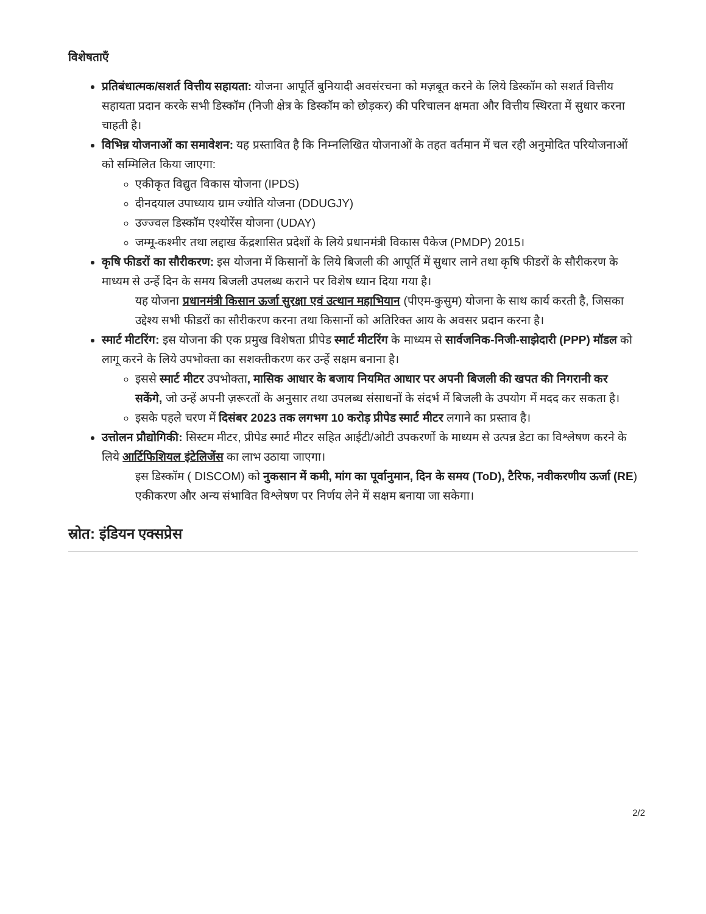विशेषताएँ
प्रतिबंधात्मक/सशर्त वित्तीय सहायता: योजना आपूर्ति बुनियादी अवसंरचना को मज़बूत करने के लिये डिस्कॉम को सशर्त वित्तीय सहायता प्रदान करके सभी डिस्कॉम (निजी क्षेत्र के डिस्कॉम को छोड़कर) की परिचालन क्षमता और वित्तीय स्थिरता में सुधार करना चाहती है।
विभिन्न योजनाओं का समावेशन: यह प्रस्तावित है कि निम्नलिखित योजनाओं के तहत वर्तमान में चल रही अनुमोदित परियोजनाओं को सम्मिलित किया जाएगा:
एकीकृत विद्युत विकास योजना (IPDS)
दीनदयाल उपाध्याय ग्राम ज्योति योजना (DDUGJY)
उज्ज्वल डिस्कॉम एश्योरेंस योजना (UDAY)
जम्मू-कश्मीर तथा लद्दाख केंद्रशासित प्रदेशों के लिये प्रधानमंत्री विकास पैकेज (PMDP) 2015।
कृषि फीडरों का सौरीकरण: इस योजना में किसानों के लिये बिजली की आपूर्ति में सुधार लाने तथा कृषि फीडरों के सौरीकरण के माध्यम से उन्हें दिन के समय बिजली उपलब्ध कराने पर विशेष ध्यान दिया गया है।
यह योजना प्रधानमंत्री किसान ऊर्जा सुरक्षा एवं उत्थान महाभियान (पीएम-कुसुम) योजना के साथ कार्य करती है, जिसका उद्देश्य सभी फीडरों का सौरीकरण करना तथा किसानों को अतिरिक्त आय के अवसर प्रदान करना है।
स्मार्ट मीटरिंग: इस योजना की एक प्रमुख विशेषता प्रीपेड स्मार्ट मीटरिंग के माध्यम से सार्वजनिक-निजी-साझेदारी (PPP) मॉडल को लागू करने के लिये उपभोक्ता का सशक्तीकरण कर उन्हें सक्षम बनाना है।
इससे स्मार्ट मीटर उपभोक्ता, मासिक आधार के बजाय नियमित आधार पर अपनी बिजली की खपत की निगरानी कर सकेंगे, जो उन्हें अपनी ज़रूरतों के अनुसार तथा उपलब्ध संसाधनों के संदर्भ में बिजली के उपयोग में मदद कर सकता है।
इसके पहले चरण में दिसंबर 2023 तक लगभग 10 करोड़ प्रीपेड स्मार्ट मीटर लगाने का प्रस्ताव है।
उत्तोलन प्रौद्योगिकी: सिस्टम मीटर, प्रीपेड स्मार्ट मीटर सहित आईटी/ओटी उपकरणों के माध्यम से उत्पन्न डेटा का विश्लेषण करने के लिये आर्टिफिशियल इंटेलिजेंस का लाभ उठाया जाएगा।
इस डिस्कॉम ( DISCOM) को नुकसान में कमी, मांग का पूर्वानुमान, दिन के समय (ToD), टैरिफ, नवीकरणीय ऊर्जा (RE) एकीकरण और अन्य संभावित विश्लेषण पर निर्णय लेने में सक्षम बनाया जा सकेगा।
स्रोत: इंडियन एक्सप्रेस
2/2